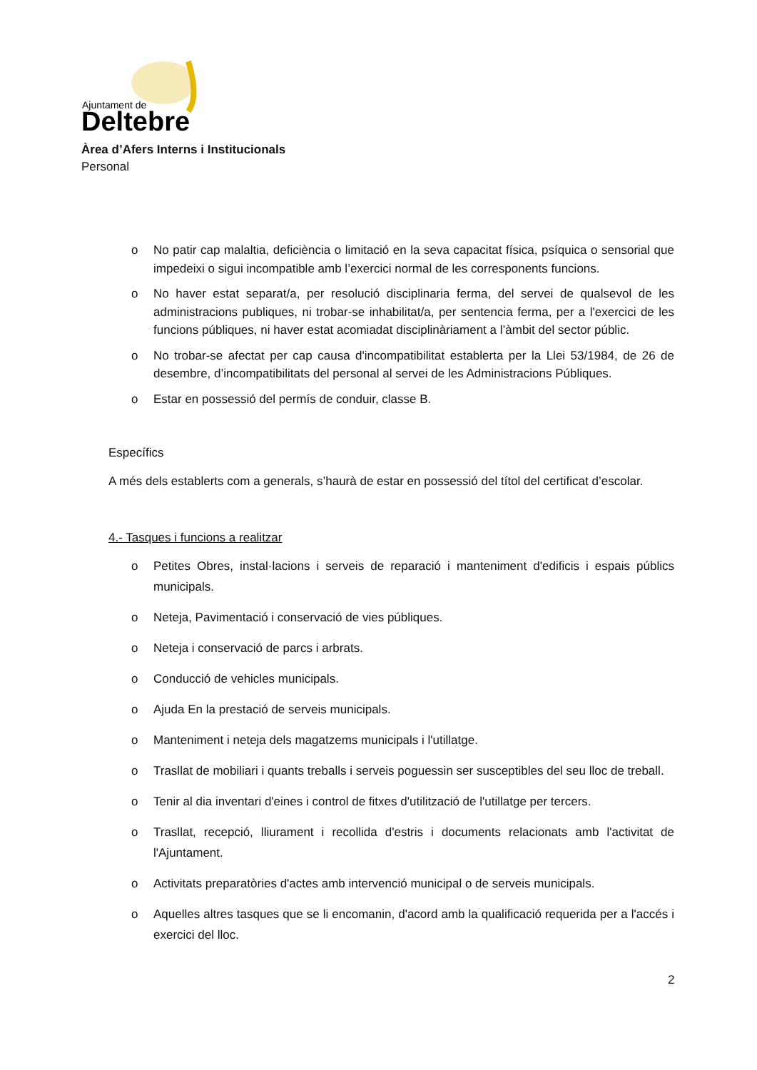Ajuntament de
Deltebre
Àrea d’Afers Interns i Institucionals
Personal
o No patir cap malaltia, deficiència o limitació en la seva capacitat física, psíquica o sensorial que impedeixi o sigui incompatible amb l’exercici normal de les corresponents funcions.
o No haver estat separat/a, per resolució disciplinaria ferma, del servei de qualsevol de les administracions publiques, ni trobar-se inhabilitat/a, per sentencia ferma, per a l'exercici de les funcions públiques, ni haver estat acomiadat disciplinàriament a l’àmbit del sector públic.
o No trobar-se afectat per cap causa d'incompatibilitat establerta per la Llei 53/1984, de 26 de desembre, d’incompatibilitats del personal al servei de les Administracions Públiques.
o Estar en possessió del permís de conduir, classe B.
Específics
A més dels establerts com a generals, s’haurà de estar en possessió del títol del certificat d’escolar.
4.- Tasques i funcions a realitzar
o Petites Obres, instal·lacions i serveis de reparació i manteniment d'edificis i espais públics municipals.
o Neteja, Pavimentació i conservació de vies públiques.
o Neteja i conservació de parcs i arbrats.
o Conducció de vehicles municipals.
o Ajuda En la prestació de serveis municipals.
o Manteniment i neteja dels magatzems municipals i l'utillatge.
o Trasllat de mobiliari i quants treballs i serveis poguessin ser susceptibles del seu lloc de treball.
o Tenir al dia inventari d'eines i control de fitxes d'utilització de l'utillatge per tercers.
o Trasllat, recepció, lliurament i recollida d'estris i documents relacionats amb l'activitat de l'Ajuntament.
o Activitats preparatòries d'actes amb intervenció municipal o de serveis municipals.
o Aquelles altres tasques que se li encomanin, d'acord amb la qualificació requerida per a l'accés i exercici del lloc.
2